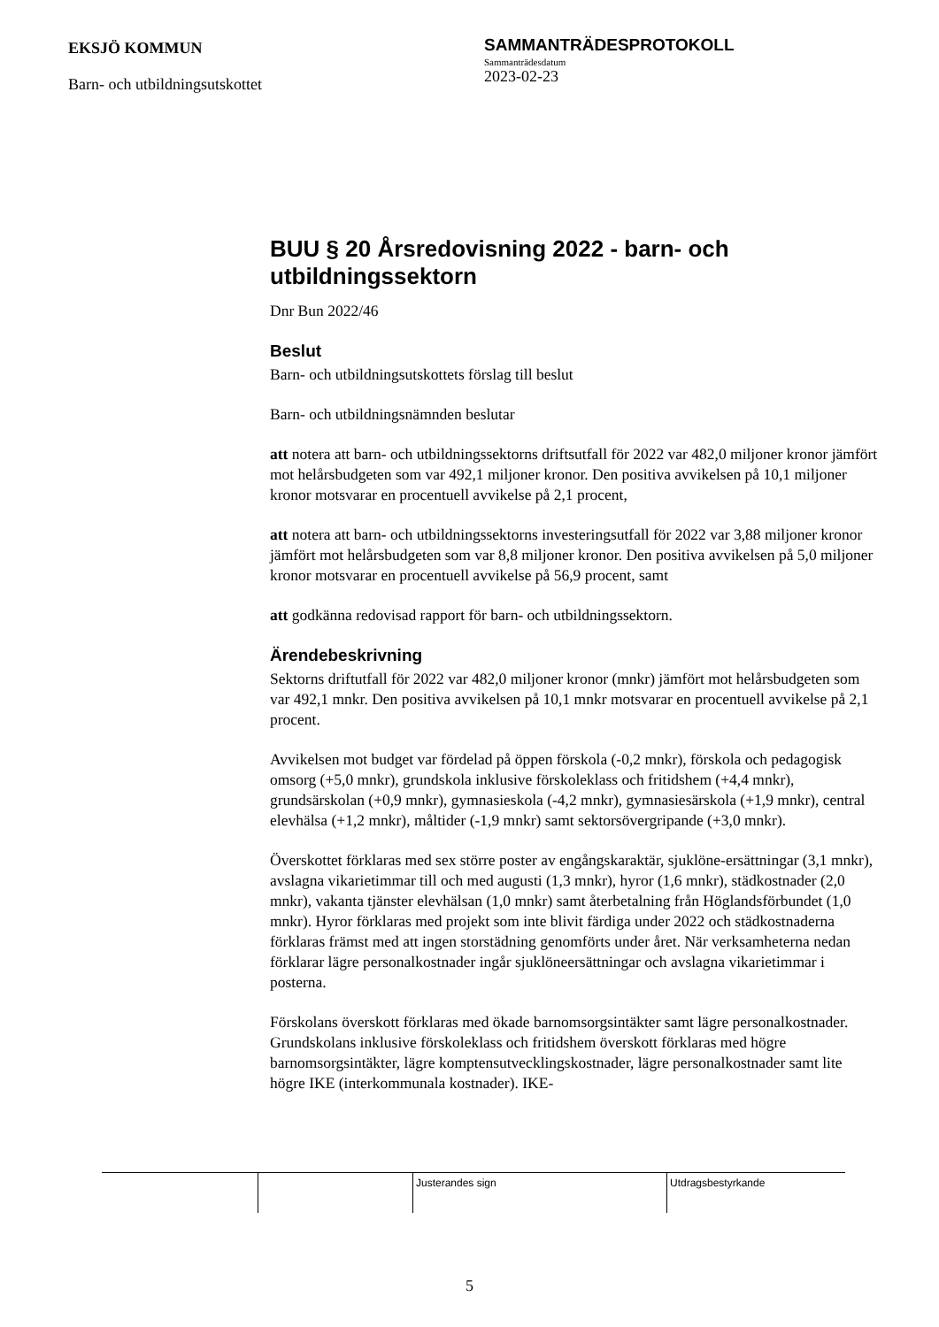EKSJÖ KOMMUN
Barn- och utbildningsutskottet
SAMMANTRÄDESPROTOKOLL
Sammanträdesdatum
2023-02-23
BUU § 20 Årsredovisning 2022 - barn- och utbildningssektorn
Dnr Bun 2022/46
Beslut
Barn- och utbildningsutskottets förslag till beslut
Barn- och utbildningsnämnden beslutar
att notera att barn- och utbildningssektorns driftsutfall för 2022 var 482,0 miljoner kronor jämfört mot helårsbudgeten som var 492,1 miljoner kronor. Den positiva avvikelsen på 10,1 miljoner kronor motsvarar en procentuell avvikelse på 2,1 procent,
att notera att barn- och utbildningssektorns investeringsutfall för 2022 var 3,88 miljoner kronor jämfört mot helårsbudgeten som var 8,8 miljoner kronor. Den positiva avvikelsen på 5,0 miljoner kronor motsvarar en procentuell avvikelse på 56,9 procent, samt
att godkänna redovisad rapport för barn- och utbildningssektorn.
Ärendebeskrivning
Sektorns driftutfall för 2022 var 482,0 miljoner kronor (mnkr) jämfört mot helårsbudgeten som var 492,1 mnkr. Den positiva avvikelsen på 10,1 mnkr motsvarar en procentuell avvikelse på 2,1 procent.
Avvikelsen mot budget var fördelad på öppen förskola (-0,2 mnkr), förskola och pedagogisk omsorg (+5,0 mnkr), grundskola inklusive förskoleklass och fritidshem (+4,4 mnkr), grundsärskolan (+0,9 mnkr), gymnasieskola (-4,2 mnkr), gymnasiesärskola (+1,9 mnkr), central elevhälsa (+1,2 mnkr), måltider (-1,9 mnkr) samt sektorsövergripande (+3,0 mnkr).
Överskottet förklaras med sex större poster av engångskaraktär, sjuklöne-ersättningar (3,1 mnkr), avslagna vikarietimmar till och med augusti (1,3 mnkr), hyror (1,6 mnkr), städkostnader (2,0 mnkr), vakanta tjänster elevhälsan (1,0 mnkr) samt återbetalning från Höglandsförbundet (1,0 mnkr). Hyror förklaras med projekt som inte blivit färdiga under 2022 och städkostnaderna förklaras främst med att ingen storstädning genomförts under året. När verksamheterna nedan förklarar lägre personalkostnader ingår sjuklöneersättningar och avslagna vikarietimmar i posterna.
Förskolans överskott förklaras med ökade barnomsorgsintäkter samt lägre personalkostnader. Grundskolans inklusive förskoleklass och fritidshem överskott förklaras med högre barnomsorgsintäkter, lägre komptensutvecklingskostnader, lägre personalkostnader samt lite högre IKE (interkommunala kostnader). IKE-
Justerandes sign Utdragsbestyrkande
5